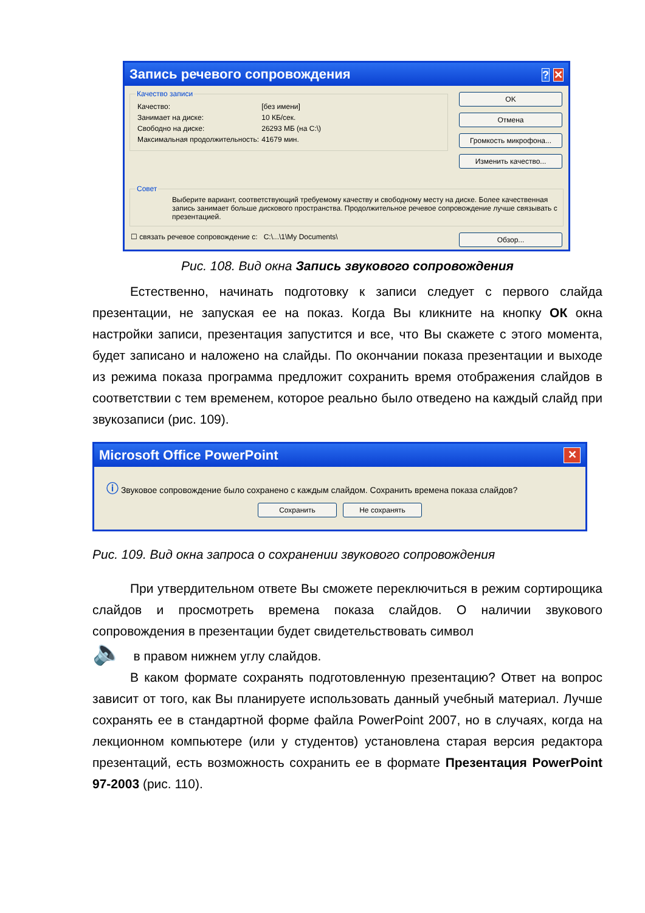Запись речевого сопровождения? ✕
Качество записи
| Качество: | [без имени] |
| Занимает на диске: | 10 КБ/сек. |
| Свободно на диске: | 26293 МБ (на C:\) |
| Максимальная продолжительность: | 41679 мин. |
OK
Отмена
Громкость микрофона...
Изменить качество...
Совет
Выберите вариант, соответствующий требуемому качеству и свободному месту на диске. Более качественная запись занимает больше дискового пространства. Продолжительное речевое сопровождение лучше связывать с презентацией.
☐ связать речевое сопровождение с: C:\...\1\My Documents\ Обзор...
Рис. 108. Вид окна Запись звукового сопровождения
Естественно, начинать подготовку к записи следует с первого слайда презентации, не запуская ее на показ. Когда Вы кликните на кнопку ОК окна настройки записи, презентация запустится и все, что Вы скажете с этого момента, будет записано и наложено на слайды. По окончании показа презентации и выходе из режима показа программа предложит сохранить время отображения слайдов в соответствии с тем временем, которое реально было отведено на каждый слайд при звукозаписи (рис. 109).
Microsoft Office PowerPoint ✕
ⓘ Звуковое сопровождение было сохранено с каждым слайдом. Сохранить времена показа слайдов?
Сохранить Не сохранять
Рис. 109. Вид окна запроса о сохранении звукового сопровождения
При утвердительном ответе Вы сможете переключиться в режим сортирощика слайдов и просмотреть времена показа слайдов. О наличии звукового сопровождения в презентации будет свидетельствовать символ
🔈 в правом нижнем углу слайдов.
В каком формате сохранять подготовленную презентацию? Ответ на вопрос зависит от того, как Вы планируете использовать данный учебный материал. Лучше сохранять ее в стандартной форме файла PowerPoint 2007, но в случаях, когда на лекционном компьютере (или у студентов) установлена старая версия редактора презентаций, есть возможность сохранить ее в формате Презентация PowerPoint 97-2003 (рис. 110).